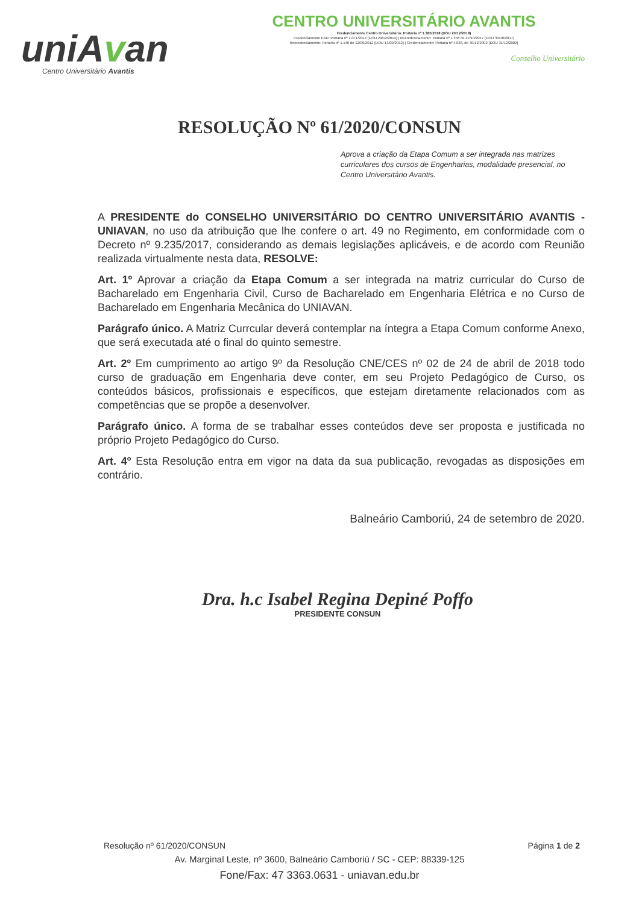uniAvan
Centro Universitário Avantis
CENTRO UNIVERSITÁRIO AVANTIS
Credenciamento Centro Universitário: Portaria nº 1.385/2018 (DOU 20/12/2018)
Credenciamento EAD: Portaria nº 1.071/2014 (DOU 29/12/2014) | Recredenciamento: Portaria nº 1.356 de 27/10/2017 (DOU 30/10/2017)
Recredenciamento: Portaria nº 1.146 de 12/09/2012 (DOU 13/09/2012) | Credenciamento: Portaria nº 4.028, de 30/12/2002 (DOU 31/12/2002)
Conselho Universitário
RESOLUÇÃO Nº 61/2020/CONSUN
Aprova a criação da Etapa Comum a ser integrada nas matrizes curriculares dos cursos de Engenharias, modalidade presencial, no Centro Universitário Avantis.
A PRESIDENTE do CONSELHO UNIVERSITÁRIO DO CENTRO UNIVERSITÁRIO AVANTIS - UNIAVAN, no uso da atribuição que lhe confere o art. 49 no Regimento, em conformidade com o Decreto nº 9.235/2017, considerando as demais legislações aplicáveis, e de acordo com Reunião realizada virtualmente nesta data, RESOLVE:
Art. 1º Aprovar a criação da Etapa Comum a ser integrada na matriz curricular do Curso de Bacharelado em Engenharia Civil, Curso de Bacharelado em Engenharia Elétrica e no Curso de Bacharelado em Engenharia Mecânica do UNIAVAN.
Parágrafo único. A Matriz Currcular deverá contemplar na íntegra a Etapa Comum conforme Anexo, que será executada até o final do quinto semestre.
Art. 2º Em cumprimento ao artigo 9º da Resolução CNE/CES nº 02 de 24 de abril de 2018 todo curso de graduação em Engenharia deve conter, em seu Projeto Pedagógico de Curso, os conteúdos básicos, profissionais e específicos, que estejam diretamente relacionados com as competências que se propõe a desenvolver.
Parágrafo único. A forma de se trabalhar esses conteúdos deve ser proposta e justificada no próprio Projeto Pedagógico do Curso.
Art. 4º Esta Resolução entra em vigor na data da sua publicação, revogadas as disposições em contrário.
Balneário Camboriú, 24 de setembro de 2020.
Dra. h.c Isabel Regina Depiné Poffo
PRESIDENTE CONSUN
Resolução nº 61/2020/CONSUN Página 1 de 2
Av. Marginal Leste, nº 3600, Balneário Camboriú / SC - CEP: 88339-125
Fone/Fax: 47 3363.0631 - uniavan.edu.br